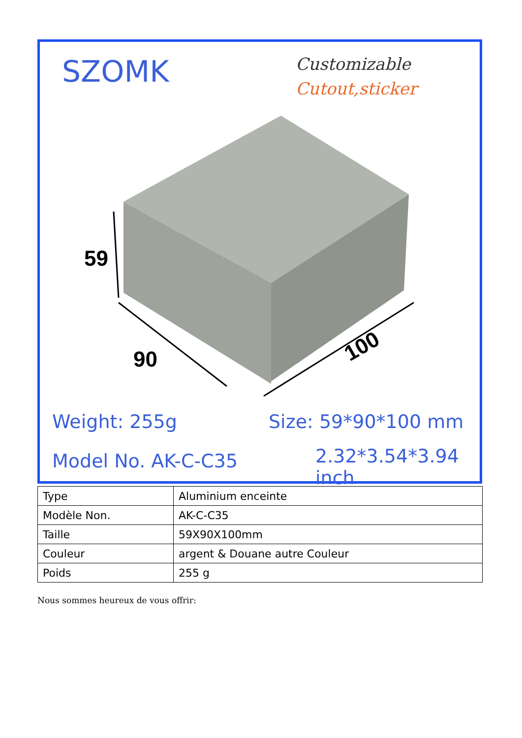SZOMK Customizable
Cutout,sticker
59
90
100
Weight: 255g Size: 59*90*100 mm
Model No. AK-C-C35 2.32*3.54*3.94 inch
| Type | Aluminium enceinte |
| Modèle Non. | AK-C-C35 |
| Taille | 59X90X100mm |
| Couleur | argent & Douane autre Couleur |
| Poids | 255 g |
Nous sommes heureux de vous offrir: